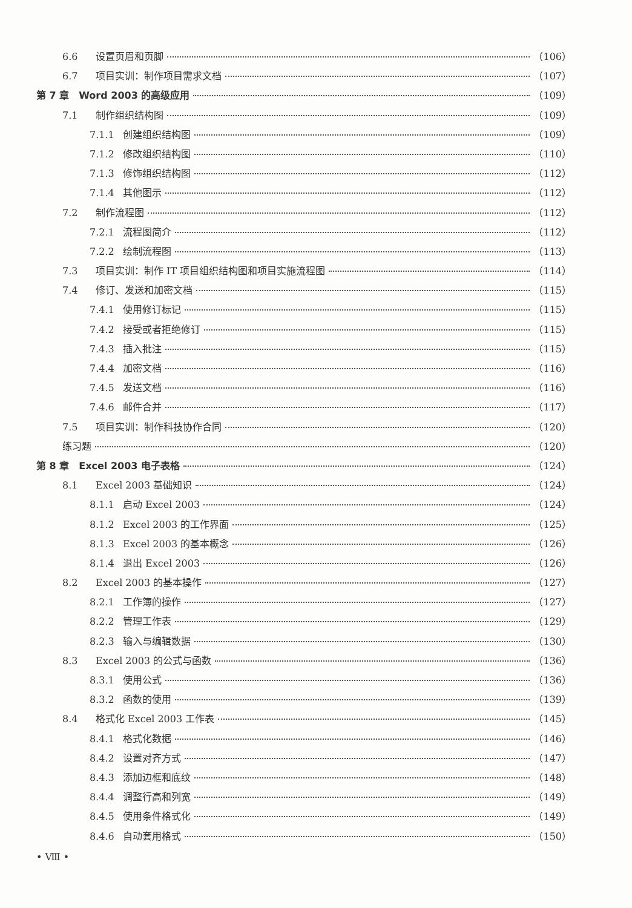6.6 设置页眉和页脚 （106）
6.7 项目实训：制作项目需求文档 （107）
第 7 章　Word 2003 的高级应用 （109）
7.1 制作组织结构图 （109）
7.1.1 创建组织结构图 （109）
7.1.2 修改组织结构图 （110）
7.1.3 修饰组织结构图 （112）
7.1.4 其他图示 （112）
7.2 制作流程图 （112）
7.2.1 流程图简介 （112）
7.2.2 绘制流程图 （113）
7.3 项目实训：制作 IT 项目组织结构图和项目实施流程图 （114）
7.4 修订、发送和加密文档 （115）
7.4.1 使用修订标记 （115）
7.4.2 接受或者拒绝修订 （115）
7.4.3 插入批注 （115）
7.4.4 加密文档 （116）
7.4.5 发送文档 （116）
7.4.6 邮件合并 （117）
7.5 项目实训：制作科技协作合同 （120）
练习题 （120）
第 8 章　Excel 2003 电子表格 （124）
8.1 Excel 2003 基础知识 （124）
8.1.1 启动 Excel 2003 （124）
8.1.2 Excel 2003 的工作界面 （125）
8.1.3 Excel 2003 的基本概念 （126）
8.1.4 退出 Excel 2003 （126）
8.2 Excel 2003 的基本操作 （127）
8.2.1 工作簿的操作 （127）
8.2.2 管理工作表 （129）
8.2.3 输入与编辑数据 （130）
8.3 Excel 2003 的公式与函数 （136）
8.3.1 使用公式 （136）
8.3.2 函数的使用 （139）
8.4 格式化 Excel 2003 工作表 （145）
8.4.1 格式化数据 （146）
8.4.2 设置对齐方式 （147）
8.4.3 添加边框和底纹 （148）
8.4.4 调整行高和列宽 （149）
8.4.5 使用条件格式化 （149）
8.4.6 自动套用格式 （150）
• Ⅷ •